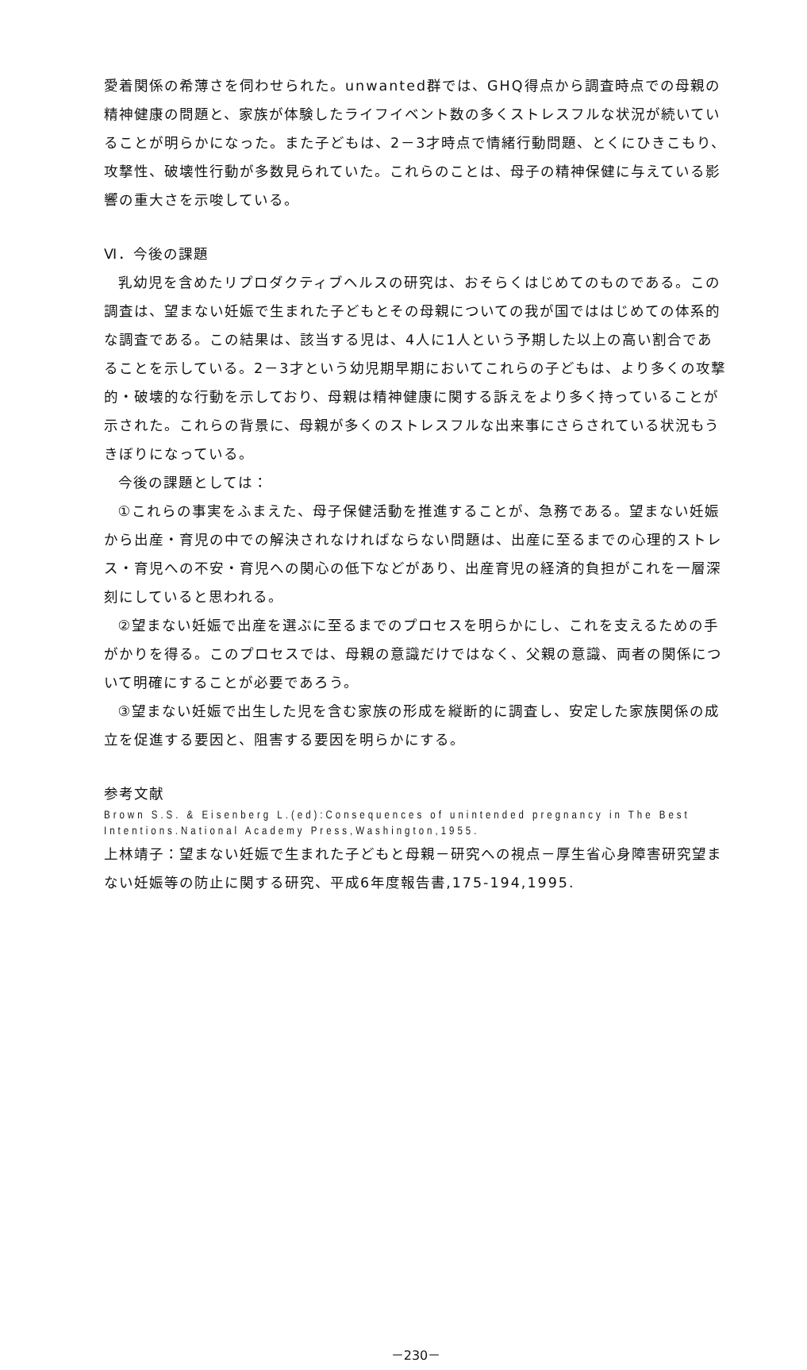愛着関係の希薄さを伺わせられた。unwanted群では、GHQ得点から調査時点での母親の精神健康の問題と、家族が体験したライフイベント数の多くストレスフルな状況が続いていることが明らかになった。また子どもは、2－3才時点で情緒行動問題、とくにひきこもり、攻撃性、破壊性行動が多数見られていた。これらのことは、母子の精神保健に与えている影響の重大さを示唆している。
Ⅵ．今後の課題
乳幼児を含めたリプロダクティブヘルスの研究は、おそらくはじめてのものである。この調査は、望まない妊娠で生まれた子どもとその母親についての我が国でははじめての体系的な調査である。この結果は、該当する児は、4人に1人という予期した以上の高い割合であることを示している。2－3才という幼児期早期においてこれらの子どもは、より多くの攻撃的・破壊的な行動を示しており、母親は精神健康に関する訴えをより多く持っていることが示された。これらの背景に、母親が多くのストレスフルな出来事にさらされている状況もうきぼりになっている。
今後の課題としては：
①これらの事実をふまえた、母子保健活動を推進することが、急務である。望まない妊娠から出産・育児の中での解決されなければならない問題は、出産に至るまでの心理的ストレス・育児への不安・育児への関心の低下などがあり、出産育児の経済的負担がこれを一層深刻にしていると思われる。
②望まない妊娠で出産を選ぶに至るまでのプロセスを明らかにし、これを支えるための手がかりを得る。このプロセスでは、母親の意識だけではなく、父親の意識、両者の関係について明確にすることが必要であろう。
③望まない妊娠で出生した児を含む家族の形成を縦断的に調査し、安定した家族関係の成立を促進する要因と、阻害する要因を明らかにする。
参考文献
Brown S.S. & Eisenberg L.(ed):Consequences of unintended pregnancy in The Best Intentions.National Academy Press,Washington,1955.
上林靖子：望まない妊娠で生まれた子どもと母親－研究への視点－厚生省心身障害研究望まない妊娠等の防止に関する研究、平成6年度報告書,175-194,1995.
－230－